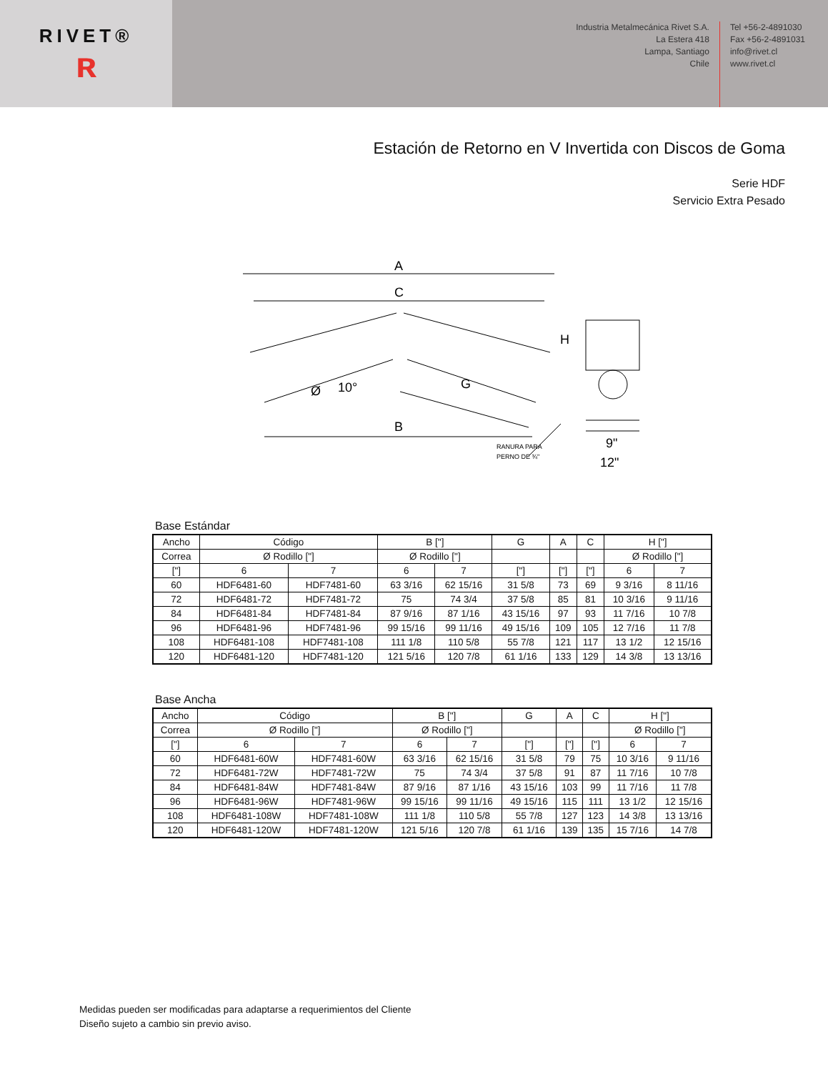RIVET®
ʀ
Industria Metalmecánica Rivet S.A.
La Estera 418
Lampa, Santiago
Chile
Tel +56-2-4891030
Fax +56-2-4891031
info@rivet.cl
www.rivet.cl
Estación de Retorno en V Invertida con Discos de Goma
Serie HDF
Servicio Extra Pesado
A
C
H
G
B
Ø
10°
9"
12"
RANURA PARA
PERNO DE ¾"
Base Estándar
| Ancho | Código | | B ["] | | G | A | C | H ["] | |
| Correa | Ø Rodillo ["] | | Ø Rodillo ["] | | | | | Ø Rodillo ["] | |
| ["] | 6 | 7 | 6 | 7 | ["] | ["] | ["] | 6 | 7 |
| 60 | HDF6481-60 | HDF7481-60 | 63 3/16 | 62 15/16 | 31 5/8 | 73 | 69 | 9 3/16 | 8 11/16 |
| 72 | HDF6481-72 | HDF7481-72 | 75 | 74 3/4 | 37 5/8 | 85 | 81 | 10 3/16 | 9 11/16 |
| 84 | HDF6481-84 | HDF7481-84 | 87 9/16 | 87 1/16 | 43 15/16 | 97 | 93 | 11 7/16 | 10 7/8 |
| 96 | HDF6481-96 | HDF7481-96 | 99 15/16 | 99 11/16 | 49 15/16 | 109 | 105 | 12 7/16 | 11 7/8 |
| 108 | HDF6481-108 | HDF7481-108 | 111 1/8 | 110 5/8 | 55 7/8 | 121 | 117 | 13 1/2 | 12 15/16 |
| 120 | HDF6481-120 | HDF7481-120 | 121 5/16 | 120 7/8 | 61 1/16 | 133 | 129 | 14 3/8 | 13 13/16 |
Base Ancha
| Ancho | Código | | B ["] | | G | A | C | H ["] | |
| Correa | Ø Rodillo ["] | | Ø Rodillo ["] | | | | | Ø Rodillo ["] | |
| ["] | 6 | 7 | 6 | 7 | ["] | ["] | ["] | 6 | 7 |
| 60 | HDF6481-60W | HDF7481-60W | 63 3/16 | 62 15/16 | 31 5/8 | 79 | 75 | 10 3/16 | 9 11/16 |
| 72 | HDF6481-72W | HDF7481-72W | 75 | 74 3/4 | 37 5/8 | 91 | 87 | 11 7/16 | 10 7/8 |
| 84 | HDF6481-84W | HDF7481-84W | 87 9/16 | 87 1/16 | 43 15/16 | 103 | 99 | 11 7/16 | 11 7/8 |
| 96 | HDF6481-96W | HDF7481-96W | 99 15/16 | 99 11/16 | 49 15/16 | 115 | 111 | 13 1/2 | 12 15/16 |
| 108 | HDF6481-108W | HDF7481-108W | 111 1/8 | 110 5/8 | 55 7/8 | 127 | 123 | 14 3/8 | 13 13/16 |
| 120 | HDF6481-120W | HDF7481-120W | 121 5/16 | 120 7/8 | 61 1/16 | 139 | 135 | 15 7/16 | 14 7/8 |
Medidas pueden ser modificadas para adaptarse a requerimientos del Cliente
Diseño sujeto a cambio sin previo aviso.